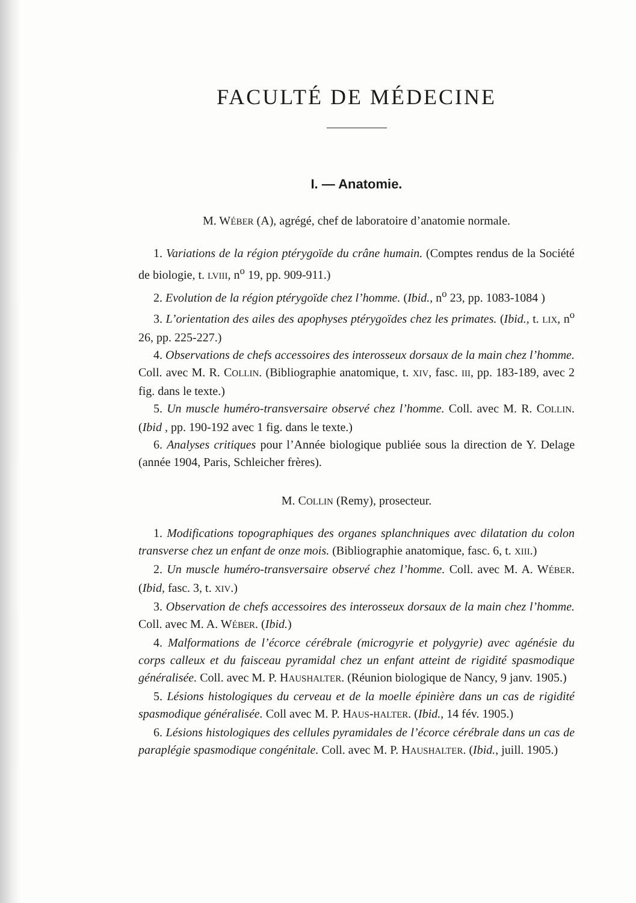FACULTÉ DE MÉDECINE
I. — Anatomie.
M. WÉBER (A), agrégé, chef de laboratoire d’anatomie normale.
1. Variations de la région ptérygoïde du crâne humain. (Comptes rendus de la Société de biologie, t. LVIII, n<sup>o</sup> 19, pp. 909-911.)
2. Evolution de la région ptérygoïde chez l’homme. (Ibid., n<sup>o</sup> 23, pp. 1083-1084 )
3. L’orientation des ailes des apophyses ptérygoïdes chez les primates. (Ibid., t. LIX, n<sup>o</sup> 26, pp. 225-227.)
4. Observations de chefs accessoires des interosseux dorsaux de la main chez l’homme. Coll. avec M. R. COLLIN. (Bibliographie anatomique, t. XIV, fasc. III, pp. 183-189, avec 2 fig. dans le texte.)
5. Un muscle huméro-transversaire observé chez l’homme. Coll. avec M. R. COLLIN. (Ibid , pp. 190-192 avec 1 fig. dans le texte.)
6. Analyses critiques pour l’Année biologique publiée sous la direction de Y. Delage (année 1904, Paris, Schleicher frères).
M. COLLIN (Remy), prosecteur.
1. Modifications topographiques des organes splanchniques avec dilatation du colon transverse chez un enfant de onze mois. (Bibliographie anatomique, fasc. 6, t. XIII.)
2. Un muscle huméro-transversaire observé chez l’homme. Coll. avec M. A. WÉBER. (Ibid, fasc. 3, t. XIV.)
3. Observation de chefs accessoires des interosseux dorsaux de la main chez l’homme. Coll. avec M. A. WÉBER. (Ibid.)
4. Malformations de l’écorce cérébrale (microgyrie et polygyrie) avec agénésie du corps calleux et du faisceau pyramidal chez un enfant atteint de rigidité spasmodique généralisée. Coll. avec M. P. HAUSHALTER. (Réunion biologique de Nancy, 9 janv. 1905.)
5. Lésions histologiques du cerveau et de la moelle épinière dans un cas de rigidité spasmodique généralisée. Coll avec M. P. HAUS-HALTER. (Ibid., 14 fév. 1905.)
6. Lésions histologiques des cellules pyramidales de l’écorce cérébrale dans un cas de paraplégie spasmodique congénitale. Coll. avec M. P. HAUSHALTER. (Ibid., juill. 1905.)